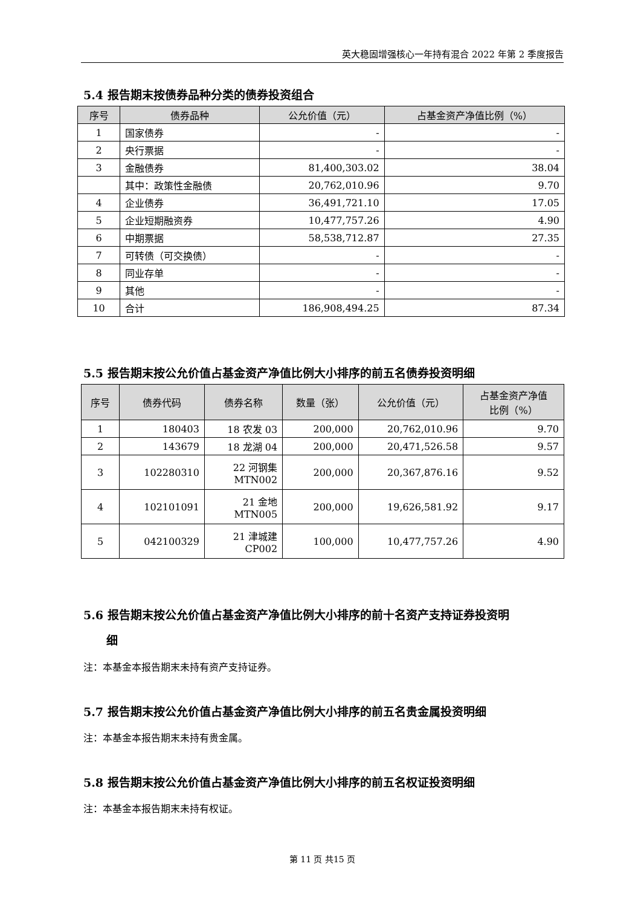英大稳固增强核心一年持有混合 2022 年第 2 季度报告
5.4 报告期末按债券品种分类的债券投资组合
| 序号 | 债券品种 | 公允价值（元） | 占基金资产净值比例（%） |
| --- | --- | --- | --- |
| 1 | 国家债券 | - | - |
| 2 | 央行票据 | - | - |
| 3 | 金融债券 | 81,400,303.02 | 38.04 |
| | 其中：政策性金融债 | 20,762,010.96 | 9.70 |
| 4 | 企业债券 | 36,491,721.10 | 17.05 |
| 5 | 企业短期融资券 | 10,477,757.26 | 4.90 |
| 6 | 中期票据 | 58,538,712.87 | 27.35 |
| 7 | 可转债（可交换债） | - | - |
| 8 | 同业存单 | - | - |
| 9 | 其他 | - | - |
| 10 | 合计 | 186,908,494.25 | 87.34 |
5.5 报告期末按公允价值占基金资产净值比例大小排序的前五名债券投资明细
| 序号 | 债券代码 | 债券名称 | 数量（张） | 公允价值（元） | 占基金资产净值 比例（%） |
| --- | --- | --- | --- | --- | --- |
| 1 | 180403 | 18 农发 03 | 200,000 | 20,762,010.96 | 9.70 |
| 2 | 143679 | 18 龙湖 04 | 200,000 | 20,471,526.58 | 9.57 |
| 3 | 102280310 | 22 河钢集 MTN002 | 200,000 | 20,367,876.16 | 9.52 |
| 4 | 102101091 | 21 金地 MTN005 | 200,000 | 19,626,581.92 | 9.17 |
| 5 | 042100329 | 21 津城建 CP002 | 100,000 | 10,477,757.26 | 4.90 |
5.6 报告期末按公允价值占基金资产净值比例大小排序的前十名资产支持证券投资明
细
注：本基金本报告期末未持有资产支持证券。
5.7 报告期末按公允价值占基金资产净值比例大小排序的前五名贵金属投资明细
注：本基金本报告期末未持有贵金属。
5.8 报告期末按公允价值占基金资产净值比例大小排序的前五名权证投资明细
注：本基金本报告期末未持有权证。
第 11 页 共15 页